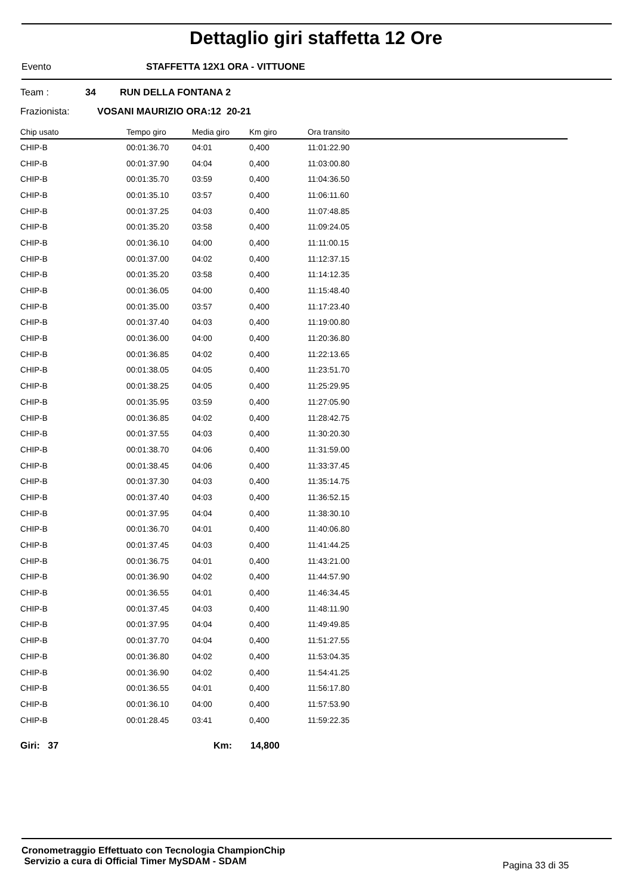Dettaglio giri staffetta 12 Ore
Evento STAFFETTA 12X1 ORA - VITTUONE
Team : 34 RUN DELLA FONTANA 2
Frazionista: VOSANI MAURIZIO ORA:12 20-21
| Chip usato | Tempo giro | Media giro | Km giro | Ora transito |
| --- | --- | --- | --- | --- |
| CHIP-B | 00:01:36.70 | 04:01 | 0,400 | 11:01:22.90 |
| CHIP-B | 00:01:37.90 | 04:04 | 0,400 | 11:03:00.80 |
| CHIP-B | 00:01:35.70 | 03:59 | 0,400 | 11:04:36.50 |
| CHIP-B | 00:01:35.10 | 03:57 | 0,400 | 11:06:11.60 |
| CHIP-B | 00:01:37.25 | 04:03 | 0,400 | 11:07:48.85 |
| CHIP-B | 00:01:35.20 | 03:58 | 0,400 | 11:09:24.05 |
| CHIP-B | 00:01:36.10 | 04:00 | 0,400 | 11:11:00.15 |
| CHIP-B | 00:01:37.00 | 04:02 | 0,400 | 11:12:37.15 |
| CHIP-B | 00:01:35.20 | 03:58 | 0,400 | 11:14:12.35 |
| CHIP-B | 00:01:36.05 | 04:00 | 0,400 | 11:15:48.40 |
| CHIP-B | 00:01:35.00 | 03:57 | 0,400 | 11:17:23.40 |
| CHIP-B | 00:01:37.40 | 04:03 | 0,400 | 11:19:00.80 |
| CHIP-B | 00:01:36.00 | 04:00 | 0,400 | 11:20:36.80 |
| CHIP-B | 00:01:36.85 | 04:02 | 0,400 | 11:22:13.65 |
| CHIP-B | 00:01:38.05 | 04:05 | 0,400 | 11:23:51.70 |
| CHIP-B | 00:01:38.25 | 04:05 | 0,400 | 11:25:29.95 |
| CHIP-B | 00:01:35.95 | 03:59 | 0,400 | 11:27:05.90 |
| CHIP-B | 00:01:36.85 | 04:02 | 0,400 | 11:28:42.75 |
| CHIP-B | 00:01:37.55 | 04:03 | 0,400 | 11:30:20.30 |
| CHIP-B | 00:01:38.70 | 04:06 | 0,400 | 11:31:59.00 |
| CHIP-B | 00:01:38.45 | 04:06 | 0,400 | 11:33:37.45 |
| CHIP-B | 00:01:37.30 | 04:03 | 0,400 | 11:35:14.75 |
| CHIP-B | 00:01:37.40 | 04:03 | 0,400 | 11:36:52.15 |
| CHIP-B | 00:01:37.95 | 04:04 | 0,400 | 11:38:30.10 |
| CHIP-B | 00:01:36.70 | 04:01 | 0,400 | 11:40:06.80 |
| CHIP-B | 00:01:37.45 | 04:03 | 0,400 | 11:41:44.25 |
| CHIP-B | 00:01:36.75 | 04:01 | 0,400 | 11:43:21.00 |
| CHIP-B | 00:01:36.90 | 04:02 | 0,400 | 11:44:57.90 |
| CHIP-B | 00:01:36.55 | 04:01 | 0,400 | 11:46:34.45 |
| CHIP-B | 00:01:37.45 | 04:03 | 0,400 | 11:48:11.90 |
| CHIP-B | 00:01:37.95 | 04:04 | 0,400 | 11:49:49.85 |
| CHIP-B | 00:01:37.70 | 04:04 | 0,400 | 11:51:27.55 |
| CHIP-B | 00:01:36.80 | 04:02 | 0,400 | 11:53:04.35 |
| CHIP-B | 00:01:36.90 | 04:02 | 0,400 | 11:54:41.25 |
| CHIP-B | 00:01:36.55 | 04:01 | 0,400 | 11:56:17.80 |
| CHIP-B | 00:01:36.10 | 04:00 | 0,400 | 11:57:53.90 |
| CHIP-B | 00:01:28.45 | 03:41 | 0,400 | 11:59:22.35 |
Giri: 37 Km: 14,800
Cronometraggio Effettuato con Tecnologia ChampionChip
Servizio a cura di Official Timer MySDAM - SDAM
Pagina 33 di 35